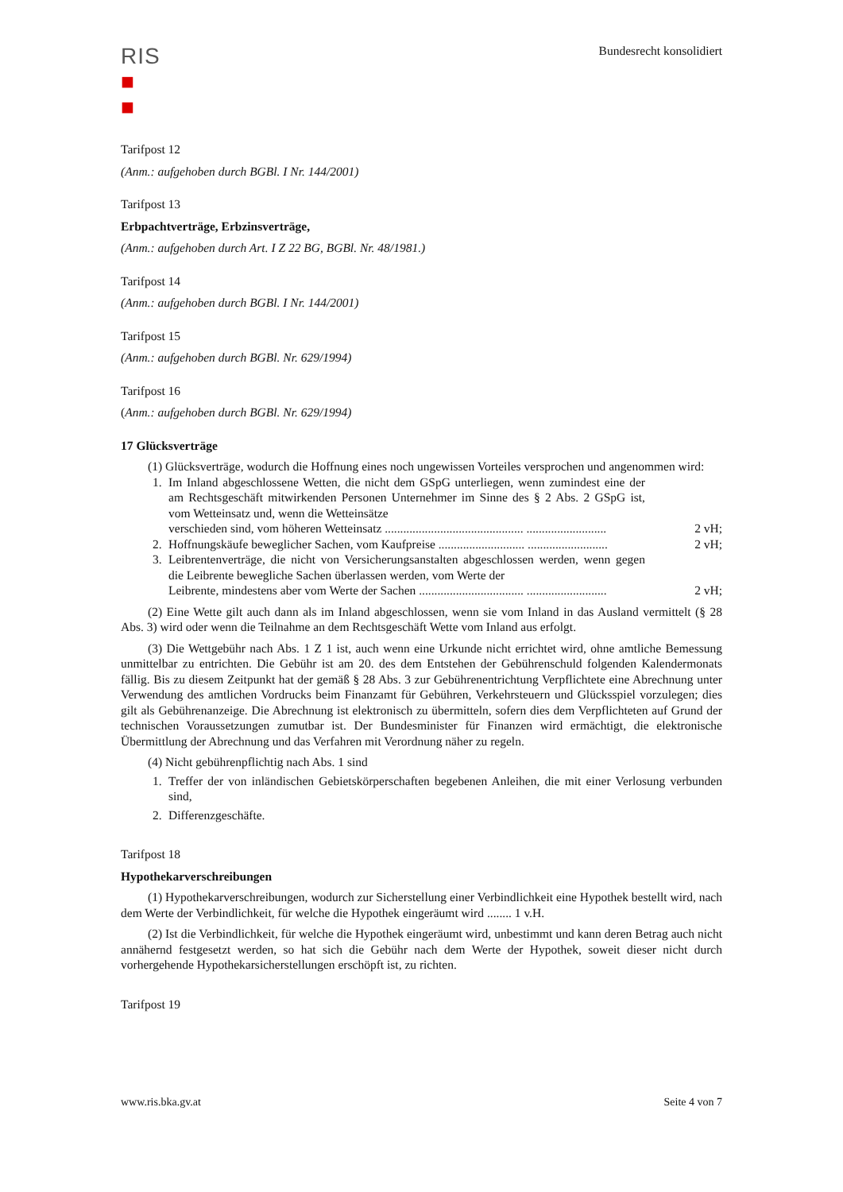RIS
■
■
Bundesrecht konsolidiert
Tarifpost 12
(Anm.: aufgehoben durch BGBl. I Nr. 144/2001)
Tarifpost 13
Erbpachtverträge, Erbzinsverträge,
(Anm.: aufgehoben durch Art. I Z 22 BG, BGBl. Nr. 48/1981.)
Tarifpost 14
(Anm.: aufgehoben durch BGBl. I Nr. 144/2001)
Tarifpost 15
(Anm.: aufgehoben durch BGBl. Nr. 629/1994)
Tarifpost 16
(Anm.: aufgehoben durch BGBl. Nr. 629/1994)
17 Glücksverträge
(1) Glücksverträge, wodurch die Hoffnung eines noch ungewissen Vorteiles versprochen und angenommen wird:
1. Im Inland abgeschlossene Wetten, die nicht dem GSpG unterliegen, wenn zumindest eine der am Rechtsgeschäft mitwirkenden Personen Unternehmer im Sinne des § 2 Abs. 2 GSpG ist, vom Wetteinsatz und, wenn die Wetteinsätze
verschieden sind, vom höheren Wetteinsatz ............................................. .......................... 2 vH;
2. Hoffnungskäufe beweglicher Sachen, vom Kaufpreise ............................ .......................... 2 vH;
3. Leibrentenverträge, die nicht von Versicherungsanstalten abgeschlossen werden, wenn gegen die Leibrente bewegliche Sachen überlassen werden, vom Werte der
Leibrente, mindestens aber vom Werte der Sachen .................................. .......................... 2 vH;
(2) Eine Wette gilt auch dann als im Inland abgeschlossen, wenn sie vom Inland in das Ausland vermittelt (§ 28 Abs. 3) wird oder wenn die Teilnahme an dem Rechtsgeschäft Wette vom Inland aus erfolgt.
(3) Die Wettgebühr nach Abs. 1 Z 1 ist, auch wenn eine Urkunde nicht errichtet wird, ohne amtliche Bemessung unmittelbar zu entrichten. Die Gebühr ist am 20. des dem Entstehen der Gebührenschuld folgenden Kalendermonats fällig. Bis zu diesem Zeitpunkt hat der gemäß § 28 Abs. 3 zur Gebührenentrichtung Verpflichtete eine Abrechnung unter Verwendung des amtlichen Vordrucks beim Finanzamt für Gebühren, Verkehrsteuern und Glücksspiel vorzulegen; dies gilt als Gebührenanzeige. Die Abrechnung ist elektronisch zu übermitteln, sofern dies dem Verpflichteten auf Grund der technischen Voraussetzungen zumutbar ist. Der Bundesminister für Finanzen wird ermächtigt, die elektronische Übermittlung der Abrechnung und das Verfahren mit Verordnung näher zu regeln.
(4) Nicht gebührenpflichtig nach Abs. 1 sind
1. Treffer der von inländischen Gebietskörperschaften begebenen Anleihen, die mit einer Verlosung verbunden sind,
2. Differenzgeschäfte.
Tarifpost 18
Hypothekarverschreibungen
(1) Hypothekarverschreibungen, wodurch zur Sicherstellung einer Verbindlichkeit eine Hypothek bestellt wird, nach dem Werte der Verbindlichkeit, für welche die Hypothek eingeräumt wird ........ 1 v.H.
(2) Ist die Verbindlichkeit, für welche die Hypothek eingeräumt wird, unbestimmt und kann deren Betrag auch nicht annähernd festgesetzt werden, so hat sich die Gebühr nach dem Werte der Hypothek, soweit dieser nicht durch vorhergehende Hypothekarsicherstellungen erschöpft ist, zu richten.
Tarifpost 19
www.ris.bka.gv.at Seite 4 von 7